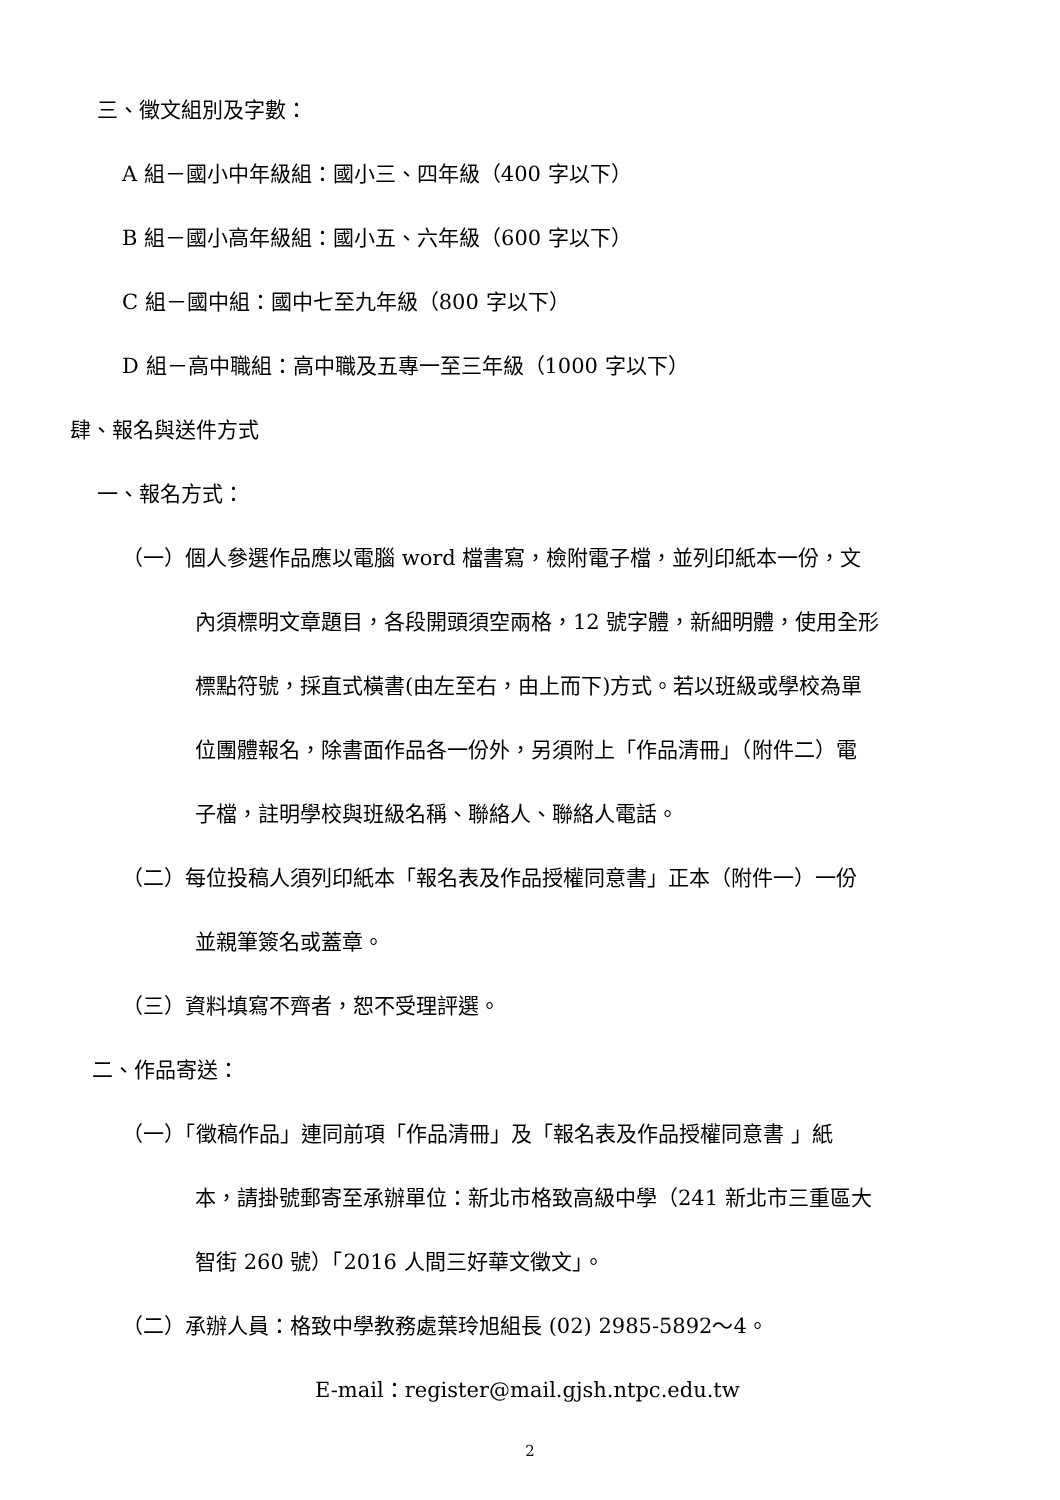三、徵文組別及字數：
A 組－國小中年級組：國小三、四年級（400 字以下）
B 組－國小高年級組：國小五、六年級（600 字以下）
C 組－國中組：國中七至九年級（800 字以下）
D 組－高中職組：高中職及五專一至三年級（1000 字以下）
肆、報名與送件方式
一、報名方式：
（一）個人參選作品應以電腦 word 檔書寫，檢附電子檔，並列印紙本一份，文
內須標明文章題目，各段開頭須空兩格，12 號字體，新細明體，使用全形
標點符號，採直式橫書(由左至右，由上而下)方式。若以班級或學校為單
位團體報名，除書面作品各一份外，另須附上「作品清冊」（附件二）電
子檔，註明學校與班級名稱、聯絡人、聯絡人電話。
（二）每位投稿人須列印紙本「報名表及作品授權同意書」正本（附件一）一份
並親筆簽名或蓋章。
（三）資料填寫不齊者，恕不受理評選。
二、作品寄送：
（一）「徵稿作品」連同前項「作品清冊」及「報名表及作品授權同意書 」紙
本，請掛號郵寄至承辦單位：新北市格致高級中學（241 新北市三重區大
智街 260 號）「2016 人間三好華文徵文」。
（二）承辦人員：格致中學教務處葉玲旭組長 (02) 2985-5892～4。
E-mail：register@mail.gjsh.ntpc.edu.tw
2